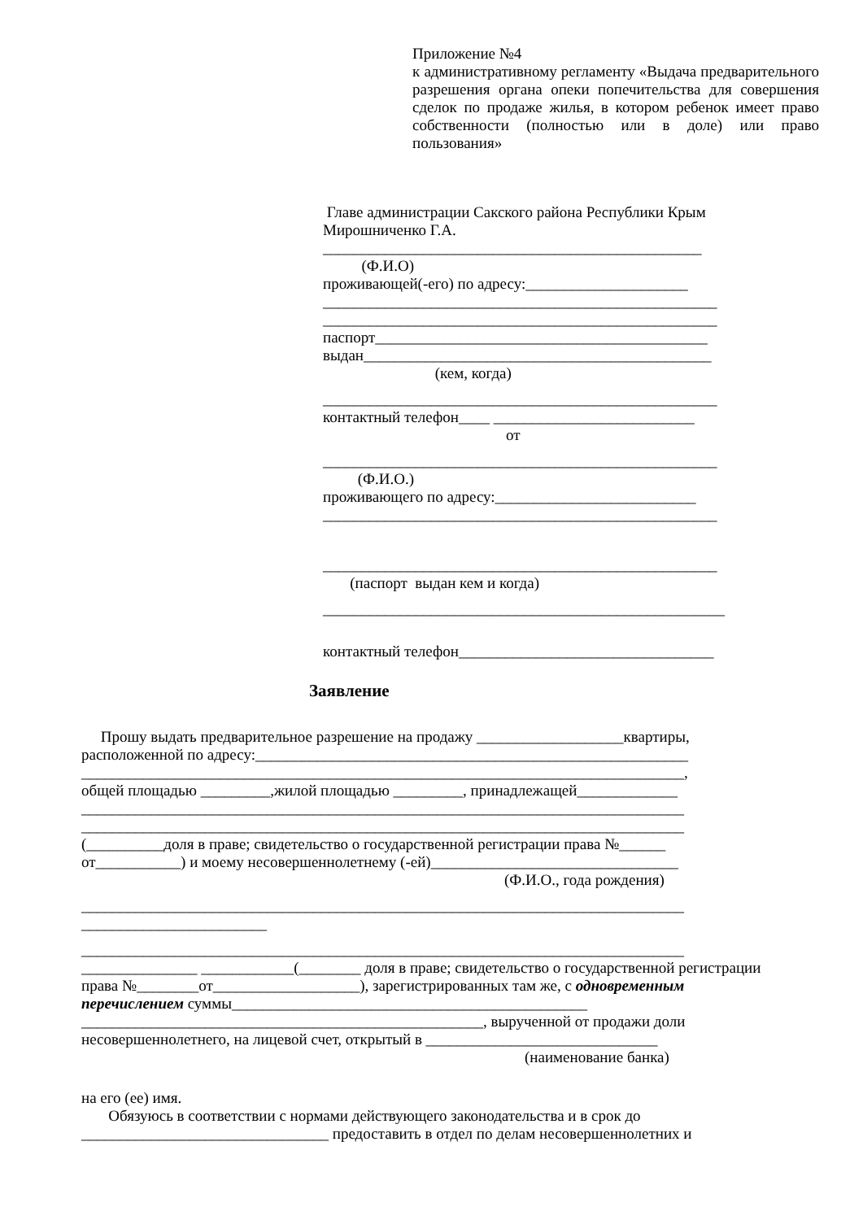Приложение №4
к административному регламенту «Выдача предварительного разрешения органа опеки попечительства для совершения сделок по продаже жилья, в котором ребенок имеет право собственности (полностью или в доле) или право пользования»
Главе администрации Сакского района Республики Крым
Мирошниченко Г.А.
_________________________________________________
(Ф.И.О)
проживающей(-его) по адресу:_____________________
___________________________________________________
___________________________________________________
паспорт___________________________________________
выдан_____________________________________________
(кем, когда)
___________________________________________________
контактный телефон____ __________________________
от
___________________________________________________
(Ф.И.О.)
проживающего по адресу:__________________________
___________________________________________________
___________________________________________________
(паспорт выдан кем и когда)
____________________________________________________
контактный телефон_________________________________
Заявление
Прошу выдать предварительное разрешение на продажу ___________________квартиры, расположенной по адресу:________________________________________________________
______________________________________________________________________________,
общей площадью _________,жилой площадью _________, принадлежащей_____________
______________________________________________________________________________
______________________________________________________________________________
(__________доля в праве; свидетельство о государственной регистрации права №______
от___________) и моему несовершеннолетнему (-ей)________________________________
(Ф.И.О., года рождения)
______________________________________________________________________________
________________________
______________________________________________________________________________
_______________ ____________(________ доля в праве; свидетельство о государственной регистрации права №________от___________________), зарегистрированных там же, с одновременным перечислением суммы______________________________________________
____________________________________________________, вырученной от продажи доли
несовершеннолетнего, на лицевой счет, открытый в ______________________________
(наименование банка)
на его (ее) имя.
Обязуюсь в соответствии с нормами действующего законодательства и в срок до ________________________________ предоставить в отдел по делам несовершеннолетних и